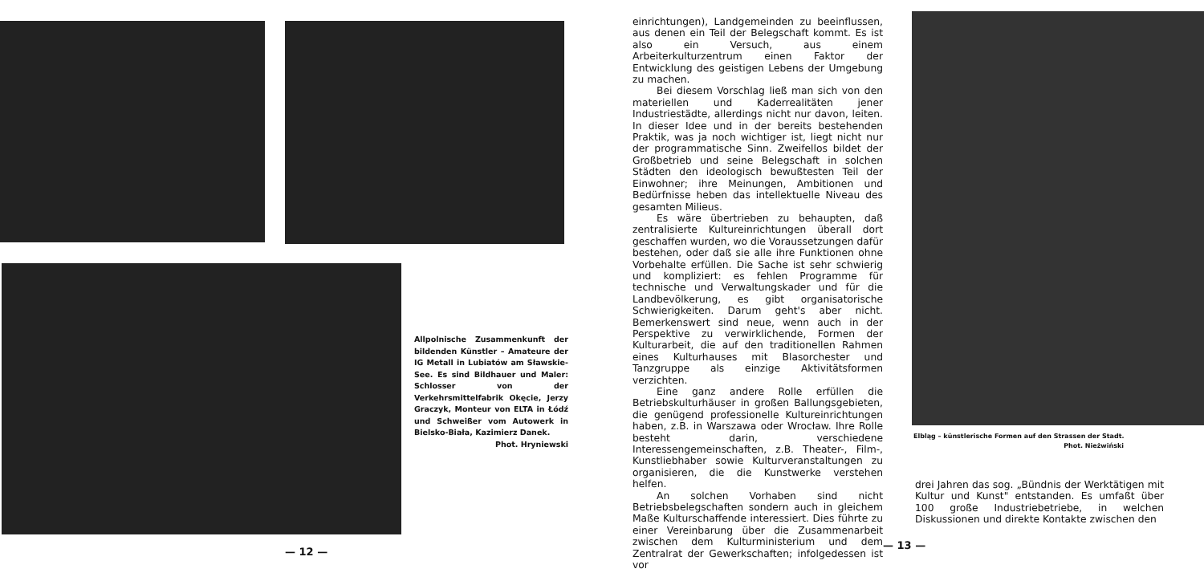Allpolnische Zusammenkunft der bildenden Künstler – Amateure der IG Metall in Lubiatów am Sławskie-See. Es sind Bildhauer und Maler: Schlosser von der Verkehrsmittelfabrik Okęcie, Jerzy Graczyk, Monteur von ELTA in Łódź und Schweißer vom Autowerk in Bielsko-Biała, Kazimierz Danek.
Phot. Hryniewski
— 12 —
einrichtungen), Landgemeinden zu beeinflussen, aus denen ein Teil der Belegschaft kommt. Es ist also ein Versuch, aus einem Arbeiterkulturzentrum einen Faktor der Entwicklung des geistigen Lebens der Umgebung zu machen.
Bei diesem Vorschlag ließ man sich von den materiellen und Kaderrealitäten jener Industriestädte, allerdings nicht nur davon, leiten. In dieser Idee und in der bereits bestehenden Praktik, was ja noch wichtiger ist, liegt nicht nur der programmatische Sinn. Zweifellos bildet der Großbetrieb und seine Belegschaft in solchen Städten den ideologisch bewußtesten Teil der Einwohner; ihre Meinungen, Ambitionen und Bedürfnisse heben das intellektuelle Niveau des gesamten Milieus.
Es wäre übertrieben zu behaupten, daß zentralisierte Kultureinrichtungen überall dort geschaffen wurden, wo die Voraussetzungen dafür bestehen, oder daß sie alle ihre Funktionen ohne Vorbehalte erfüllen. Die Sache ist sehr schwierig und kompliziert: es fehlen Programme für technische und Verwaltungskader und für die Landbevölkerung, es gibt organisatorische Schwierigkeiten. Darum geht's aber nicht. Bemerkenswert sind neue, wenn auch in der Perspektive zu verwirklichende, Formen der Kulturarbeit, die auf den traditionellen Rahmen eines Kulturhauses mit Blasorchester und Tanzgruppe als einzige Aktivitätsformen verzichten.
Eine ganz andere Rolle erfüllen die Betriebskulturhäuser in großen Ballungsgebieten, die genügend professionelle Kultureinrichtungen haben, z.B. in Warszawa oder Wrocław. Ihre Rolle besteht darin, verschiedene Interessengemeinschaften, z.B. Theater-, Film-, Kunstliebhaber sowie Kulturveranstaltungen zu organisieren, die die Kunstwerke verstehen helfen.
An solchen Vorhaben sind nicht Betriebsbelegschaften sondern auch in gleichem Maße Kulturschaffende interessiert. Dies führte zu einer Vereinbarung über die Zusammenarbeit zwischen dem Kulturministerium und dem Zentralrat der Gewerkschaften; infolgedessen ist vor
Elbląg – künstlerische Formen auf den Strassen der Stadt.
Phot. Nieżwiński
drei Jahren das sog. „Bündnis der Werktätigen mit Kultur und Kunst" entstanden. Es umfaßt über 100 große Industriebetriebe, in welchen Diskussionen und direkte Kontakte zwischen den
— 13 —